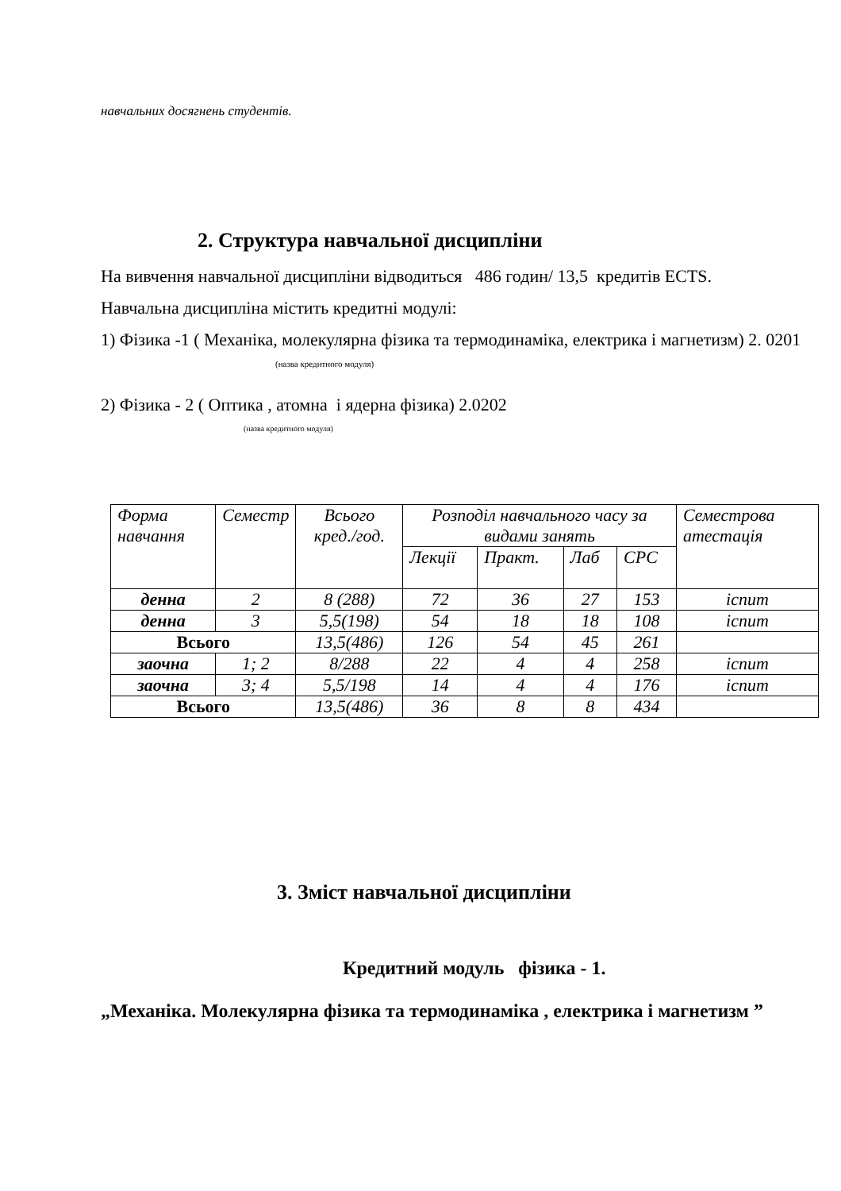навчальних досягнень студентів.
2. Структура навчальної дисципліни
На вивчення навчальної дисципліни відводиться 486 годин/ 13,5 кредитів ECTS.
Навчальна дисципліна містить кредитні модулі:
1) Фізика -1 ( Механіка, молекулярна фізика та термодинаміка, електрика і магнетизм) 2. 0201
(назва кредитного модуля)
2) Фізика - 2 ( Оптика , атомна і ядерна фізика) 2.0202
(назва кредитного модуля)
| Форма навчання | Семестр | Всього кред./год. | Розподіл навчального часу за видами занять | | | | Семестрова атестація |
| --- | --- | --- | --- | --- | --- | --- | --- |
| | | | Лекції | Практ. | Лаб | СРС | |
| денна | 2 | 8 (288) | 72 | 36 | 27 | 153 | іспит |
| денна | 3 | 5,5(198) | 54 | 18 | 18 | 108 | іспит |
| Всього | | 13,5(486) | 126 | 54 | 45 | 261 | |
| заочна | 1; 2 | 8/288 | 22 | 4 | 4 | 258 | іспит |
| заочна | 3; 4 | 5,5/198 | 14 | 4 | 4 | 176 | іспит |
| Всього | | 13,5(486) | 36 | 8 | 8 | 434 | |
3. Зміст навчальної дисципліни
Кредитний модуль фізика - 1.
„Механіка. Молекулярна фізика та термодинаміка , електрика і магнетизм ”